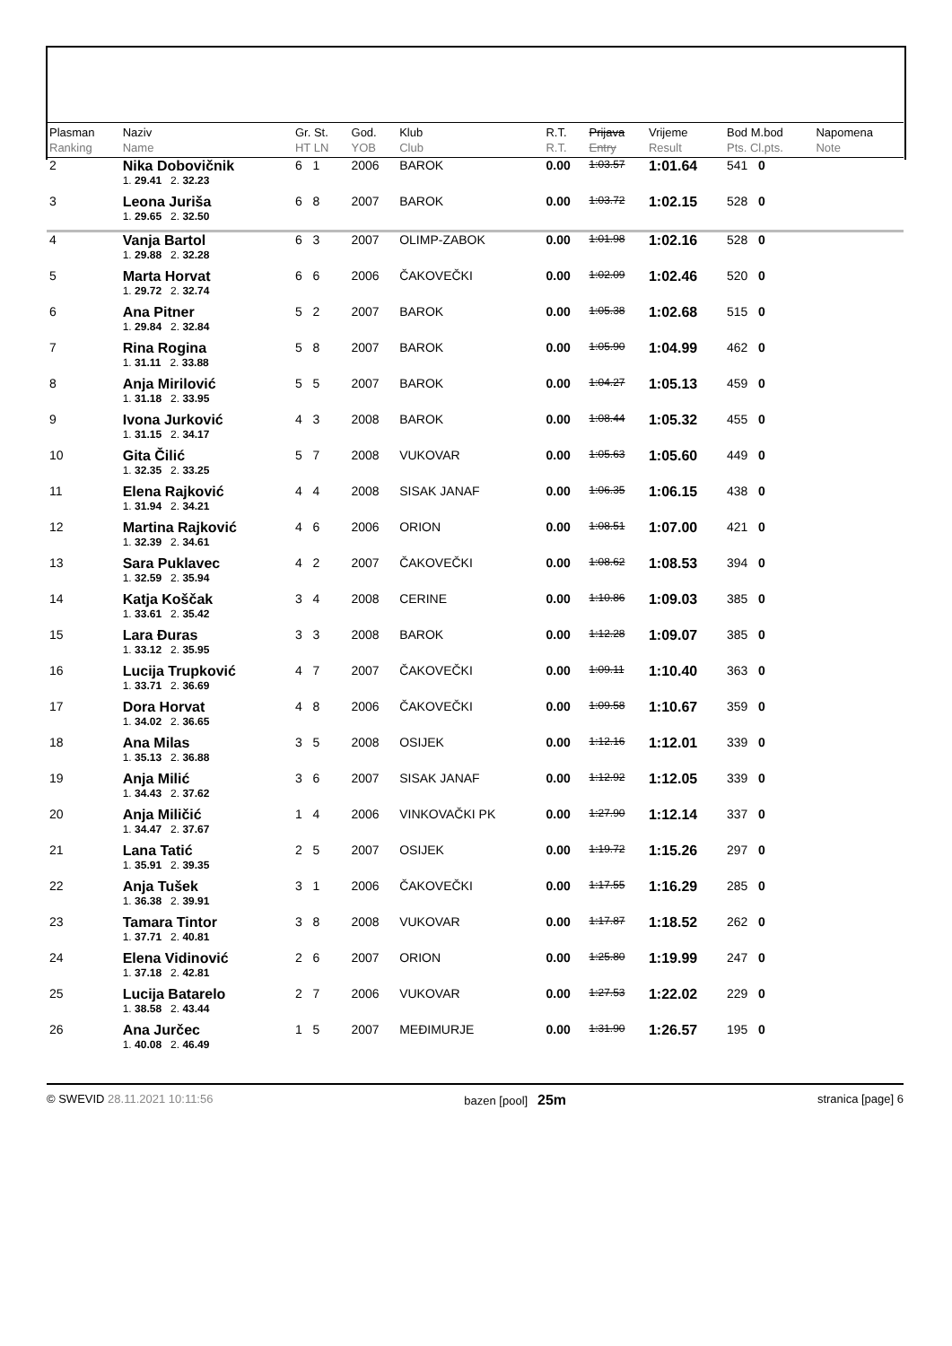| Plasman Ranking | Naziv Name | Gr. St. HT LN | God. YOB | Klub Club | R.T. R.T. | Prijava Entry | Vrijeme Result | Bod M.bod Pts. Cl.pts. | Napomena Note |
| --- | --- | --- | --- | --- | --- | --- | --- | --- | --- |
| 2 | Nika Dobovičnik | 6 1 | 2006 | BAROK | 0.00 | 1:03.57 | 1:01.64 | 541 0 | |
| | 1. 29.41 2. 32.23 | | | | | | | | |
| 3 | Leona Juriša | 6 8 | 2007 | BAROK | 0.00 | 1:03.72 | 1:02.15 | 528 0 | |
| | 1. 29.65 2. 32.50 | | | | | | | | |
| 4 | Vanja Bartol | 6 3 | 2007 | OLIMP-ZABOK | 0.00 | 1:01.98 | 1:02.16 | 528 0 | |
| | 1. 29.88 2. 32.28 | | | | | | | | |
| 5 | Marta Horvat | 6 6 | 2006 | ČAKOVEČKI | 0.00 | 1:02.09 | 1:02.46 | 520 0 | |
| | 1. 29.72 2. 32.74 | | | | | | | | |
| 6 | Ana Pitner | 5 2 | 2007 | BAROK | 0.00 | 1:05.38 | 1:02.68 | 515 0 | |
| | 1. 29.84 2. 32.84 | | | | | | | | |
| 7 | Rina Rogina | 5 8 | 2007 | BAROK | 0.00 | 1:05.90 | 1:04.99 | 462 0 | |
| | 1. 31.11 2. 33.88 | | | | | | | | |
| 8 | Anja Mirilović | 5 5 | 2007 | BAROK | 0.00 | 1:04.27 | 1:05.13 | 459 0 | |
| | 1. 31.18 2. 33.95 | | | | | | | | |
| 9 | Ivona Jurković | 4 3 | 2008 | BAROK | 0.00 | 1:08.44 | 1:05.32 | 455 0 | |
| | 1. 31.15 2. 34.17 | | | | | | | | |
| 10 | Gita Čilić | 5 7 | 2008 | VUKOVAR | 0.00 | 1:05.63 | 1:05.60 | 449 0 | |
| | 1. 32.35 2. 33.25 | | | | | | | | |
| 11 | Elena Rajković | 4 4 | 2008 | SISAK JANAF | 0.00 | 1:06.35 | 1:06.15 | 438 0 | |
| | 1. 31.94 2. 34.21 | | | | | | | | |
| 12 | Martina Rajković | 4 6 | 2006 | ORION | 0.00 | 1:08.51 | 1:07.00 | 421 0 | |
| | 1. 32.39 2. 34.61 | | | | | | | | |
| 13 | Sara Puklavec | 4 2 | 2007 | ČAKOVEČKI | 0.00 | 1:08.62 | 1:08.53 | 394 0 | |
| | 1. 32.59 2. 35.94 | | | | | | | | |
| 14 | Katja Koščak | 3 4 | 2008 | CERINE | 0.00 | 1:10.86 | 1:09.03 | 385 0 | |
| | 1. 33.61 2. 35.42 | | | | | | | | |
| 15 | Lara Đuras | 3 3 | 2008 | BAROK | 0.00 | 1:12.28 | 1:09.07 | 385 0 | |
| | 1. 33.12 2. 35.95 | | | | | | | | |
| 16 | Lucija Trupković | 4 7 | 2007 | ČAKOVEČKI | 0.00 | 1:09.11 | 1:10.40 | 363 0 | |
| | 1. 33.71 2. 36.69 | | | | | | | | |
| 17 | Dora Horvat | 4 8 | 2006 | ČAKOVEČKI | 0.00 | 1:09.58 | 1:10.67 | 359 0 | |
| | 1. 34.02 2. 36.65 | | | | | | | | |
| 18 | Ana Milas | 3 5 | 2008 | OSIJEK | 0.00 | 1:12.16 | 1:12.01 | 339 0 | |
| | 1. 35.13 2. 36.88 | | | | | | | | |
| 19 | Anja Milić | 3 6 | 2007 | SISAK JANAF | 0.00 | 1:12.92 | 1:12.05 | 339 0 | |
| | 1. 34.43 2. 37.62 | | | | | | | | |
| 20 | Anja Miličić | 1 4 | 2006 | VINKOVAČKI PK | 0.00 | 1:27.90 | 1:12.14 | 337 0 | |
| | 1. 34.47 2. 37.67 | | | | | | | | |
| 21 | Lana Tatić | 2 5 | 2007 | OSIJEK | 0.00 | 1:19.72 | 1:15.26 | 297 0 | |
| | 1. 35.91 2. 39.35 | | | | | | | | |
| 22 | Anja Tušek | 3 1 | 2006 | ČAKOVEČKI | 0.00 | 1:17.55 | 1:16.29 | 285 0 | |
| | 1. 36.38 2. 39.91 | | | | | | | | |
| 23 | Tamara Tintor | 3 8 | 2008 | VUKOVAR | 0.00 | 1:17.87 | 1:18.52 | 262 0 | |
| | 1. 37.71 2. 40.81 | | | | | | | | |
| 24 | Elena Vidinović | 2 6 | 2007 | ORION | 0.00 | 1:25.80 | 1:19.99 | 247 0 | |
| | 1. 37.18 2. 42.81 | | | | | | | | |
| 25 | Lucija Batarelo | 2 7 | 2006 | VUKOVAR | 0.00 | 1:27.53 | 1:22.02 | 229 0 | |
| | 1. 38.58 2. 43.44 | | | | | | | | |
| 26 | Ana Jurčec | 1 5 | 2007 | MEĐIMURJE | 0.00 | 1:31.90 | 1:26.57 | 195 0 | |
| | 1. 40.08 2. 46.49 | | | | | | | | |
© SWEVID 28.11.2021 10:11:56 bazen [pool] 25m
stranica [page] 6